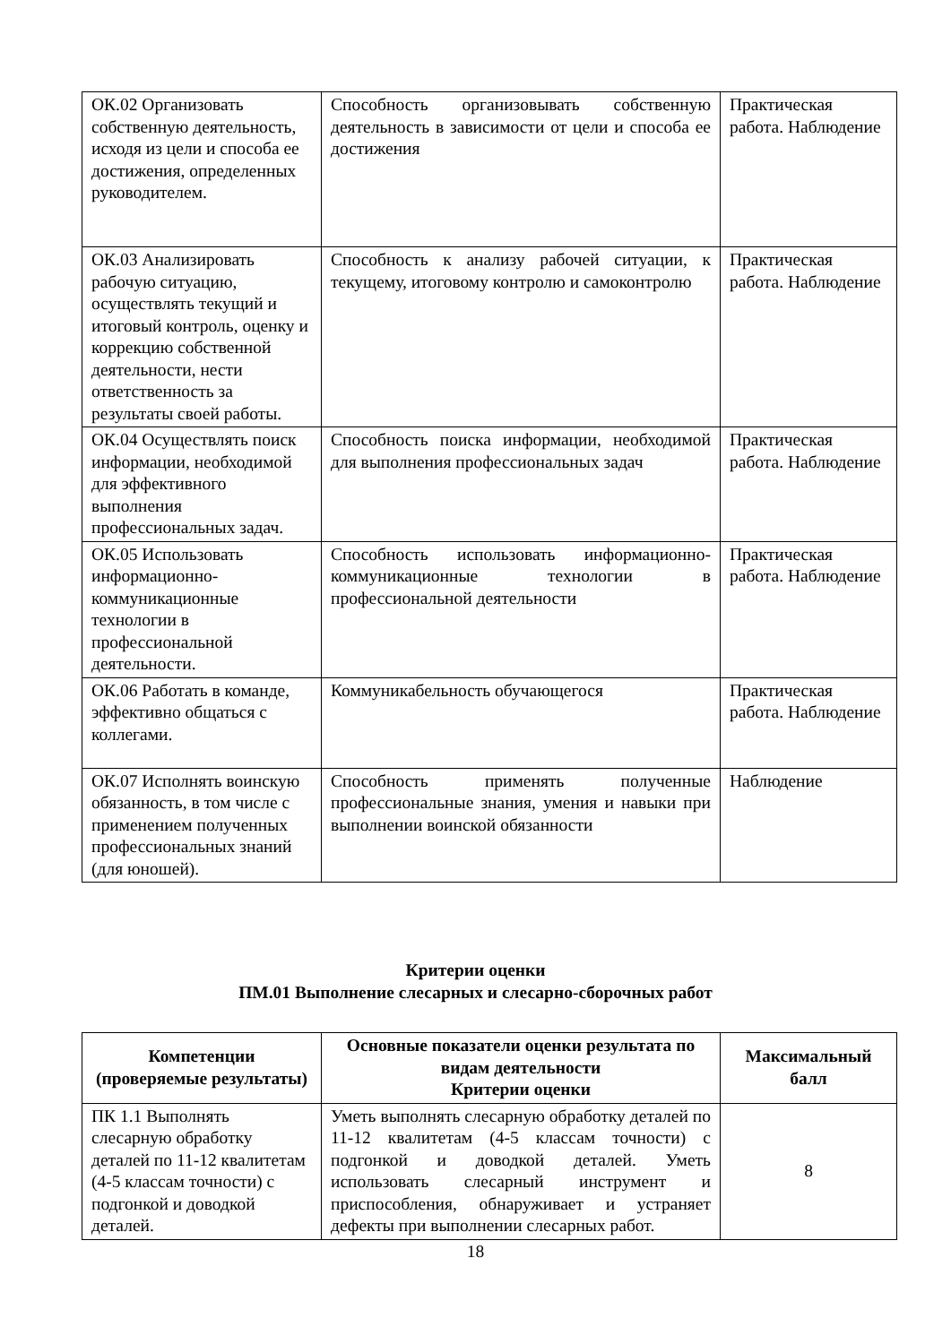| ОК.02 Организовать собственную деятельность, исходя из цели и способа ее достижения, определенных руководителем. | Способность организовывать собственную деятельность в зависимости от цели и способа ее достижения | Практическая работа. Наблюдение |
| ОК.03 Анализировать рабочую ситуацию, осуществлять текущий и итоговый контроль, оценку и коррекцию собственной деятельности, нести ответственность за результаты своей работы. | Способность к анализу рабочей ситуации, к текущему, итоговому контролю и самоконтролю | Практическая работа. Наблюдение |
| ОК.04 Осуществлять поиск информации, необходимой для эффективного выполнения профессиональных задач. | Способность поиска информации, необходимой для выполнения профессиональных задач | Практическая работа. Наблюдение |
| ОК.05 Использовать информационно-коммуникационные технологии в профессиональной деятельности. | Способность использовать информационно-коммуникационные технологии в профессиональной деятельности | Практическая работа. Наблюдение |
| ОК.06 Работать в команде, эффективно общаться с коллегами. | Коммуникабельность обучающегося | Практическая работа. Наблюдение |
| ОК.07 Исполнять воинскую обязанность, в том числе с применением полученных профессиональных знаний (для юношей). | Способность применять полученные профессиональные знания, умения и навыки при выполнении воинской обязанности | Наблюдение |
Критерии оценки
ПМ.01 Выполнение слесарных и слесарно-сборочных работ
| Компетенции (проверяемые результаты) | Основные показатели оценки результата по видам деятельности Критерии оценки | Максимальный балл |
| --- | --- | --- |
| ПК 1.1 Выполнять слесарную обработку деталей по 11-12 квалитетам (4-5 классам точности) с подгонкой и доводкой деталей. | Уметь выполнять слесарную обработку деталей по 11-12 квалитетам (4-5 классам точности) с подгонкой и доводкой деталей. Уметь использовать слесарный инструмент и приспособления, обнаруживает и устраняет дефекты при выполнении слесарных работ. | 8 |
18